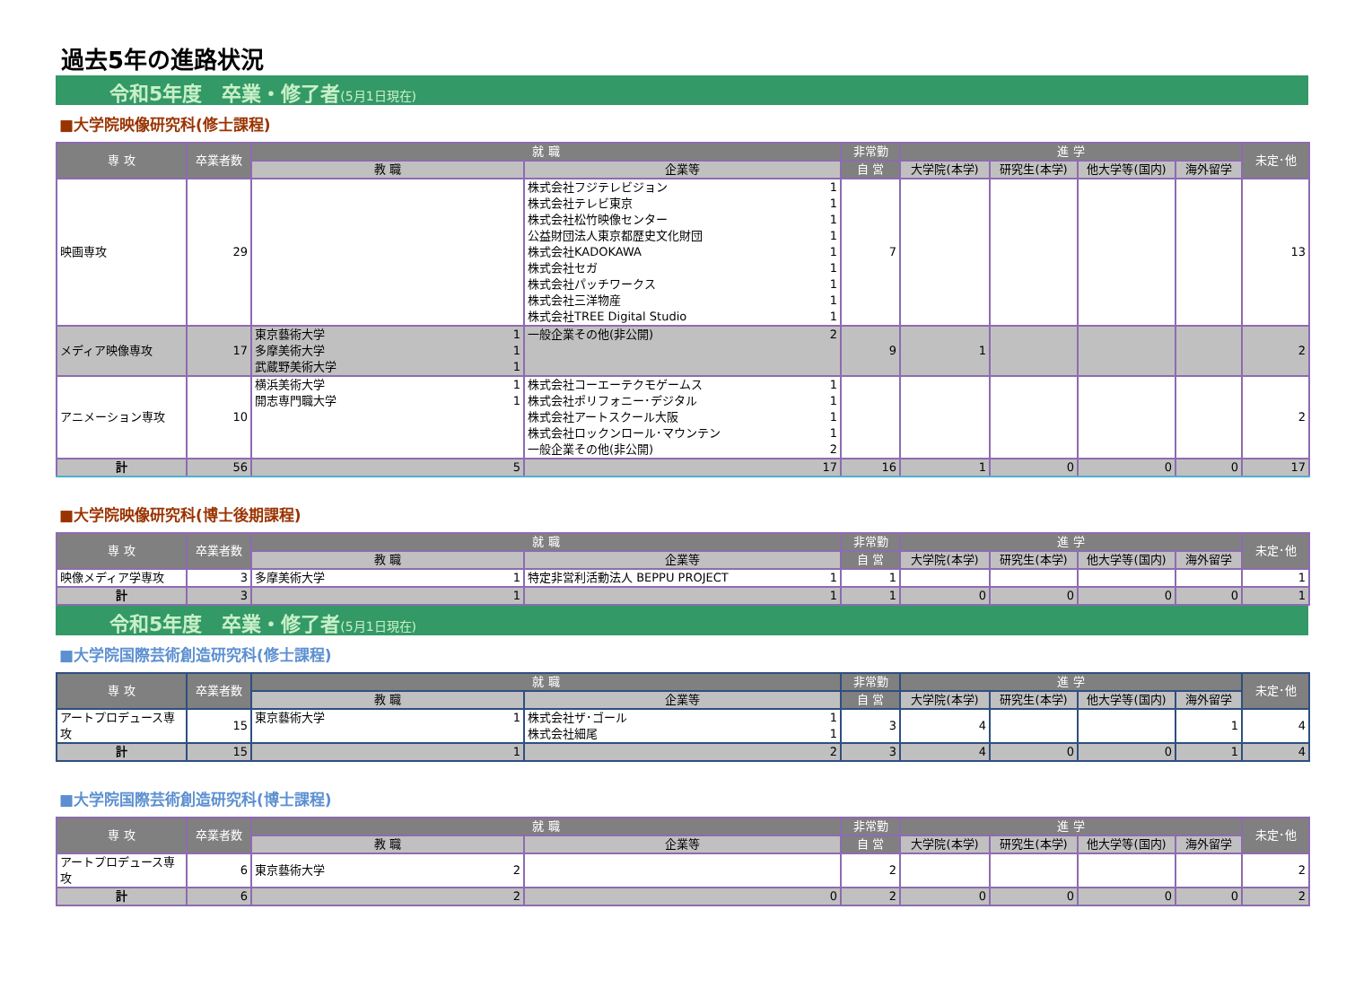過去5年の進路状況
令和5年度　卒業・修了者(5月1日現在)
■大学院映像研究科(修士課程)
| 専 攻 | 卒業者数 | 就 職 | | 非常勤 | 進 学 | | | | 未定･他 |
| --- | --- | --- | --- | --- | --- | --- | --- | --- | --- |
| | | 教 職 | 企業等 | 自 営 | 大学院(本学) | 研究生(本学) | 他大学等(国内) | 海外留学 | |
| 映画専攻 | 29 | | 株式会社フジテレビジョン 1 株式会社テレビ東京 1 株式会社松竹映像センター 1 公益財団法人東京都歴史文化財団 1 株式会社KADOKAWA 1 株式会社セガ 1 株式会社パッチワークス 1 株式会社三洋物産 1 株式会社TREE Digital Studio 1 | 7 | | | | | 13 |
| メディア映像専攻 | 17 | 東京藝術大学 1 多摩美術大学 1 武蔵野美術大学 1 | 一般企業その他(非公開) 2 | 9 | 1 | | | | 2 |
| アニメーション専攻 | 10 | 横浜美術大学 1 開志専門職大学 1 | 株式会社コーエーテクモゲームス 1 株式会社ポリフォニー･デジタル 1 株式会社アートスクール大阪 1 株式会社ロックンロール･マウンテン 1 一般企業その他(非公開) 2 | | | | | | 2 |
| 計 | 56 | 5 | 17 | 16 | 1 | 0 | 0 | 0 | 17 |
■大学院映像研究科(博士後期課程)
| 専 攻 | 卒業者数 | 就 職 | | 非常勤 | 進 学 | | | | 未定･他 |
| --- | --- | --- | --- | --- | --- | --- | --- | --- | --- |
| | | 教 職 | 企業等 | 自 営 | 大学院(本学) | 研究生(本学) | 他大学等(国内) | 海外留学 | |
| 映像メディア学専攻 | 3 | 多摩美術大学 1 | 特定非営利活動法人 BEPPU PROJECT 1 | 1 | | | | | 1 |
| 計 | 3 | 1 | 1 | 1 | 0 | 0 | 0 | 0 | 1 |
令和5年度　卒業・修了者(5月1日現在)
■大学院国際芸術創造研究科(修士課程)
| 専 攻 | 卒業者数 | 就 職 | | 非常勤 | 進 学 | | | | 未定･他 |
| --- | --- | --- | --- | --- | --- | --- | --- | --- | --- |
| | | 教 職 | 企業等 | 自 営 | 大学院(本学) | 研究生(本学) | 他大学等(国内) | 海外留学 | |
| アートプロデュース専攻 | 15 | 東京藝術大学 1 | 株式会社ザ･ゴール 1 株式会社細尾 1 | 3 | 4 | | | 1 | 4 |
| 計 | 15 | 1 | 2 | 3 | 4 | 0 | 0 | 1 | 4 |
■大学院国際芸術創造研究科(博士課程)
| 専 攻 | 卒業者数 | 就 職 | | 非常勤 | 進 学 | | | | 未定･他 |
| --- | --- | --- | --- | --- | --- | --- | --- | --- | --- |
| | | 教 職 | 企業等 | 自 営 | 大学院(本学) | 研究生(本学) | 他大学等(国内) | 海外留学 | |
| アートプロデュース専攻 | 6 | 東京藝術大学 2 | | 2 | | | | | 2 |
| 計 | 6 | 2 | 0 | 2 | 0 | 0 | 0 | 0 | 2 |